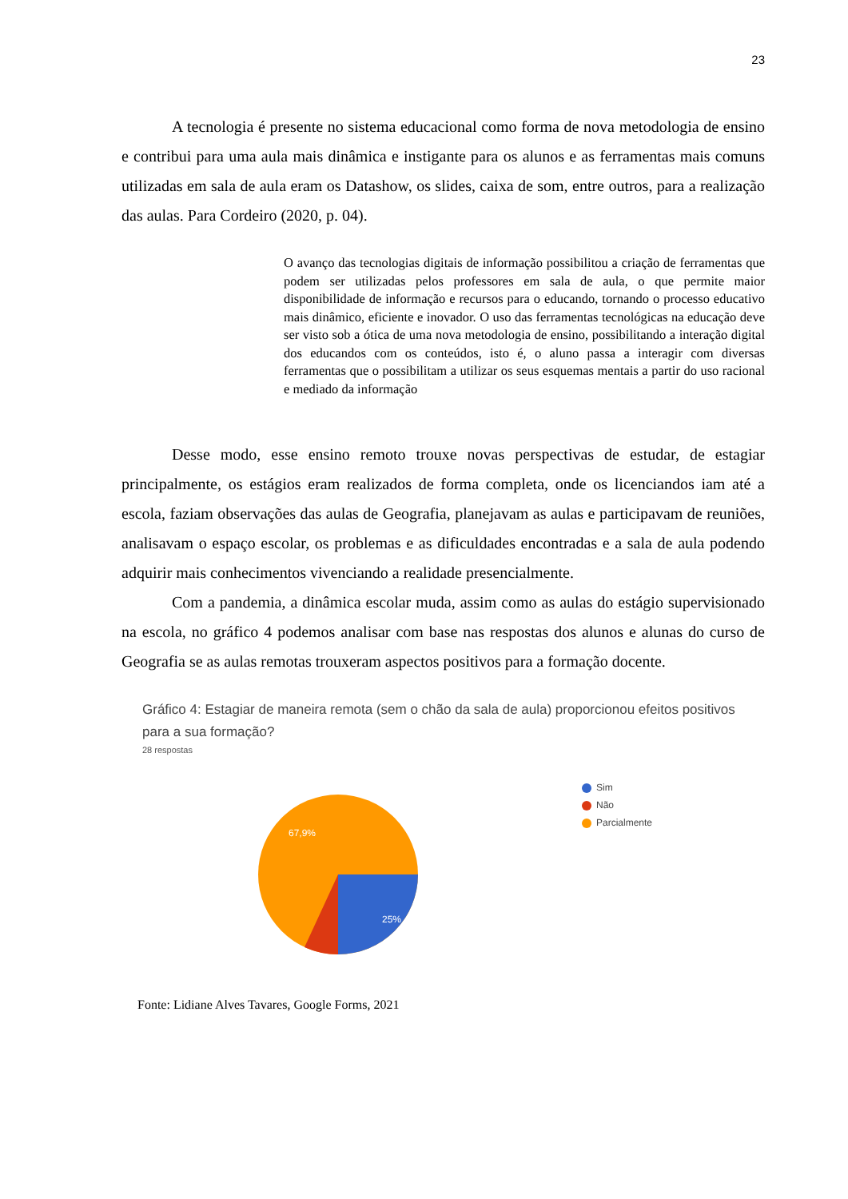23
A tecnologia é presente no sistema educacional como forma de nova metodologia de ensino e contribui para uma aula mais dinâmica e instigante para os alunos e as ferramentas mais comuns utilizadas em sala de aula eram os Datashow, os slides, caixa de som, entre outros, para a realização das aulas. Para Cordeiro (2020, p. 04).
O avanço das tecnologias digitais de informação possibilitou a criação de ferramentas que podem ser utilizadas pelos professores em sala de aula, o que permite maior disponibilidade de informação e recursos para o educando, tornando o processo educativo mais dinâmico, eficiente e inovador. O uso das ferramentas tecnológicas na educação deve ser visto sob a ótica de uma nova metodologia de ensino, possibilitando a interação digital dos educandos com os conteúdos, isto é, o aluno passa a interagir com diversas ferramentas que o possibilitam a utilizar os seus esquemas mentais a partir do uso racional e mediado da informação
Desse modo, esse ensino remoto trouxe novas perspectivas de estudar, de estagiar principalmente, os estágios eram realizados de forma completa, onde os licenciandos iam até a escola, faziam observações das aulas de Geografia, planejavam as aulas e participavam de reuniões, analisavam o espaço escolar, os problemas e as dificuldades encontradas e a sala de aula podendo adquirir mais conhecimentos vivenciando a realidade presencialmente.
Com a pandemia, a dinâmica escolar muda, assim como as aulas do estágio supervisionado na escola, no gráfico 4 podemos analisar com base nas respostas dos alunos e alunas do curso de Geografia se as aulas remotas trouxeram aspectos positivos para a formação docente.
Gráfico 4: Estagiar de maneira remota (sem o chão da sala de aula) proporcionou efeitos positivos para a sua formação?
28 respostas
25%
67,9%
Sim
Não
Parcialmente
Fonte: Lidiane Alves Tavares, Google Forms, 2021